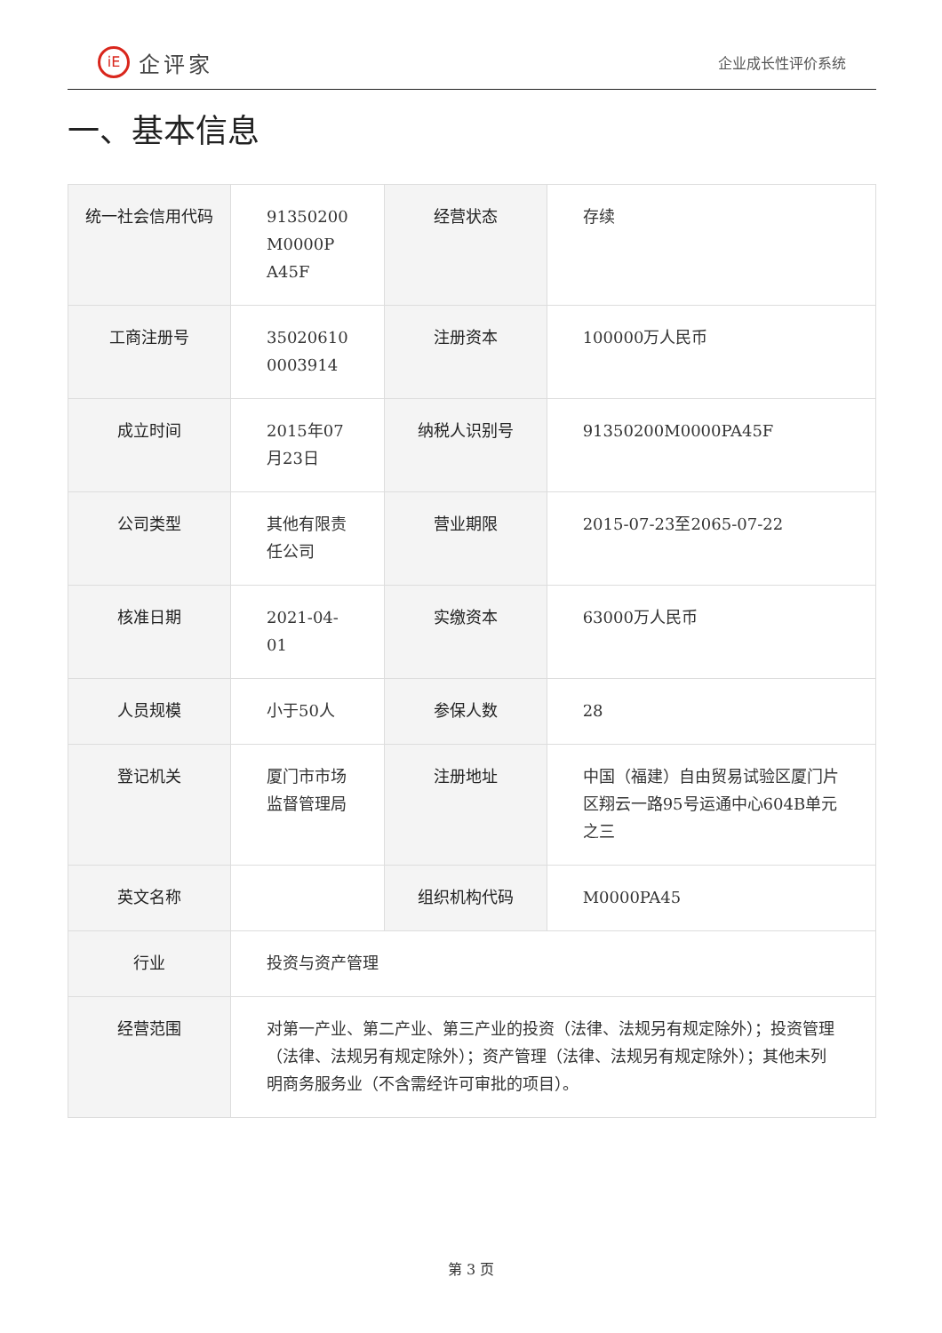iE
企评家
企业成长性评价系统
一、基本信息
| 统一社会信用代码 | 91350200 M0000P A45F | 经营状态 | 存续 |
| 工商注册号 | 35020610 0003914 | 注册资本 | 100000万人民币 |
| 成立时间 | 2015年07月23日 | 纳税人识别号 | 91350200M0000PA45F |
| 公司类型 | 其他有限责任公司 | 营业期限 | 2015-07-23至2065-07-22 |
| 核准日期 | 2021-04-01 | 实缴资本 | 63000万人民币 |
| 人员规模 | 小于50人 | 参保人数 | 28 |
| 登记机关 | 厦门市市场监督管理局 | 注册地址 | 中国（福建）自由贸易试验区厦门片区翔云一路95号运通中心604B单元之三 |
| 英文名称 | | 组织机构代码 | M0000PA45 |
| 行业 | 投资与资产管理 | | |
| 经营范围 | 对第一产业、第二产业、第三产业的投资（法律、法规另有规定除外）；投资管理（法律、法规另有规定除外）；资产管理（法律、法规另有规定除外）；其他未列明商务服务业（不含需经许可审批的项目）。 | | |
第 3 页